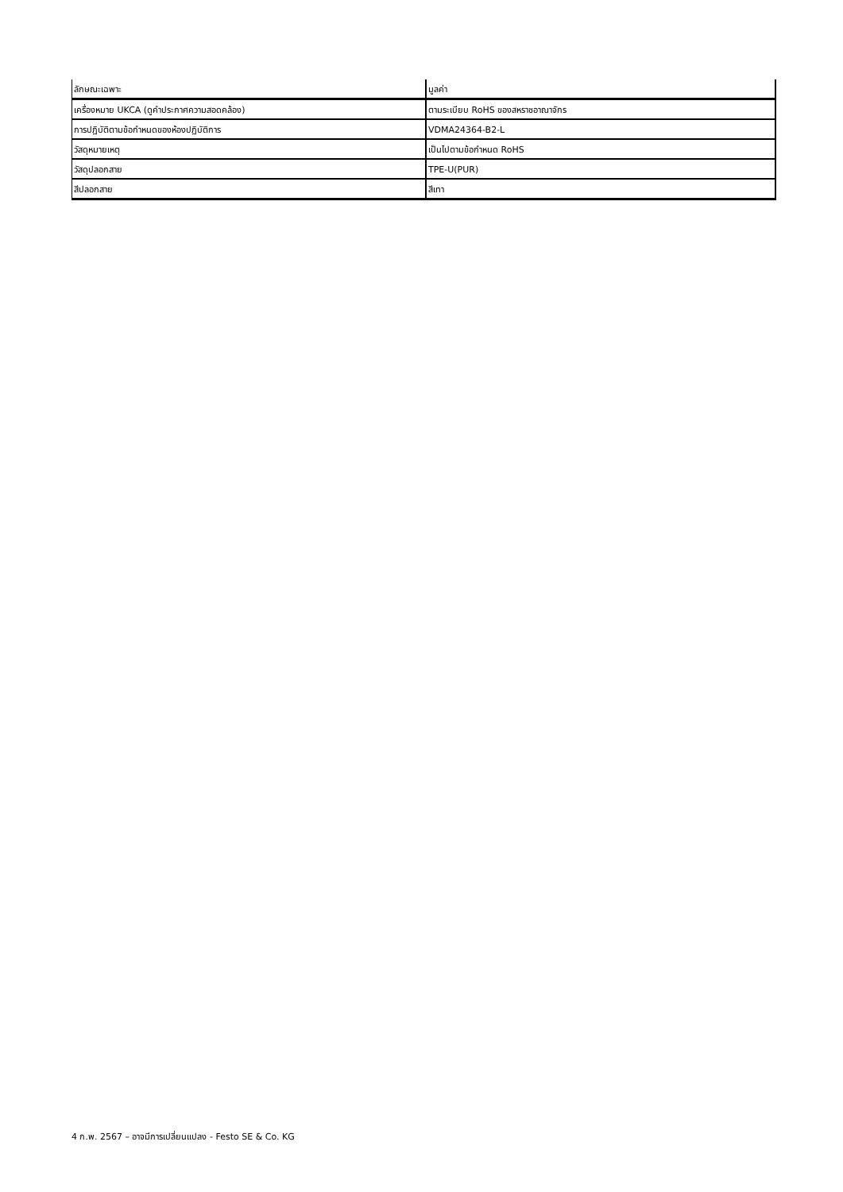| ลักษณะเฉพาะ | มูลค่า |
| --- | --- |
| เครื่องหมาย UKCA (ดูคำประกาศความสอดคล้อง) | ตามระเบียบ RoHS ของสหราชอาณาจักร |
| การปฏิบัติตามข้อกำหนดของห้องปฏิบัติการ | VDMA24364-B2-L |
| วัสดุหมายเหตุ | เป็นไปตามข้อกำหนด RoHS |
| วัสดุปลอกสาย | TPE-U(PUR) |
| สีปลอกสาย | สีเทา |
4 ก.พ. 2567 – อาจมีการเปลี่ยนแปลง - Festo SE & Co. KG